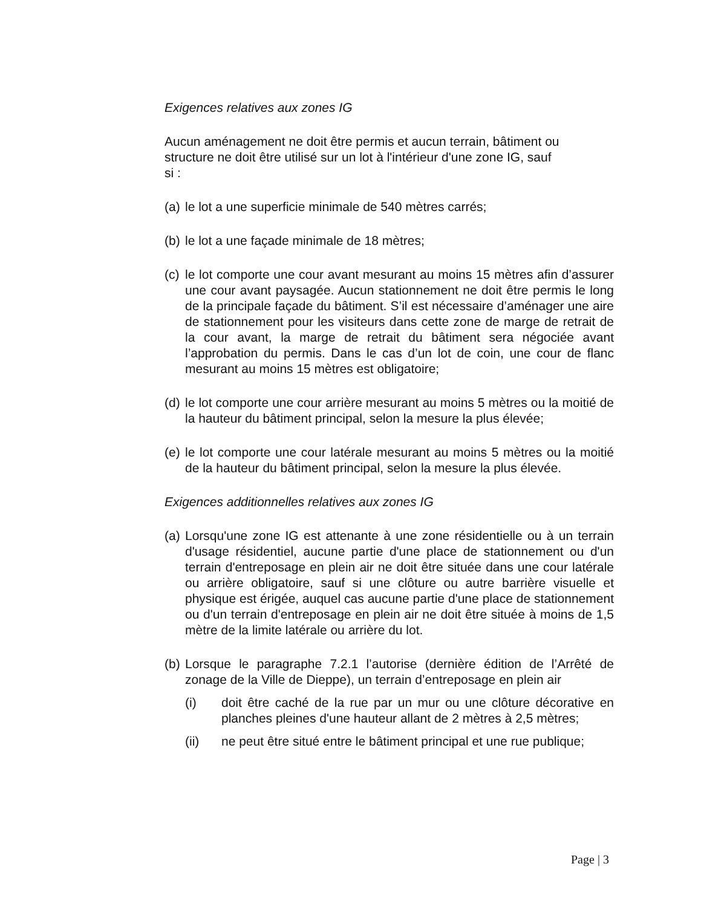Exigences relatives aux zones IG
Aucun aménagement ne doit être permis et aucun terrain, bâtiment ou
structure ne doit être utilisé sur un lot à l'intérieur d'une zone IG, sauf
si :
(a) le lot a une superficie minimale de 540 mètres carrés;
(b) le lot a une façade minimale de 18 mètres;
(c) le lot comporte une cour avant mesurant au moins 15 mètres afin d’assurer une cour avant paysagée. Aucun stationnement ne doit être permis le long de la principale façade du bâtiment. S’il est nécessaire d’aménager une aire de stationnement pour les visiteurs dans cette zone de marge de retrait de la cour avant, la marge de retrait du bâtiment sera négociée avant l’approbation du permis. Dans le cas d’un lot de coin, une cour de flanc mesurant au moins 15 mètres est obligatoire;
(d) le lot comporte une cour arrière mesurant au moins 5 mètres ou la moitié de la hauteur du bâtiment principal, selon la mesure la plus élevée;
(e) le lot comporte une cour latérale mesurant au moins 5 mètres ou la moitié de la hauteur du bâtiment principal, selon la mesure la plus élevée.
Exigences additionnelles relatives aux zones IG
(a) Lorsqu'une zone IG est attenante à une zone résidentielle ou à un terrain d'usage résidentiel, aucune partie d'une place de stationnement ou d'un terrain d'entreposage en plein air ne doit être située dans une cour latérale ou arrière obligatoire, sauf si une clôture ou autre barrière visuelle et physique est érigée, auquel cas aucune partie d'une place de stationnement ou d'un terrain d'entreposage en plein air ne doit être située à moins de 1,5 mètre de la limite latérale ou arrière du lot.
(b) Lorsque le paragraphe 7.2.1 l’autorise (dernière édition de l’Arrêté de zonage de la Ville de Dieppe), un terrain d’entreposage en plein air
(i) doit être caché de la rue par un mur ou une clôture décorative en planches pleines d'une hauteur allant de 2 mètres à 2,5 mètres;
(ii) ne peut être situé entre le bâtiment principal et une rue publique;
Page | 3